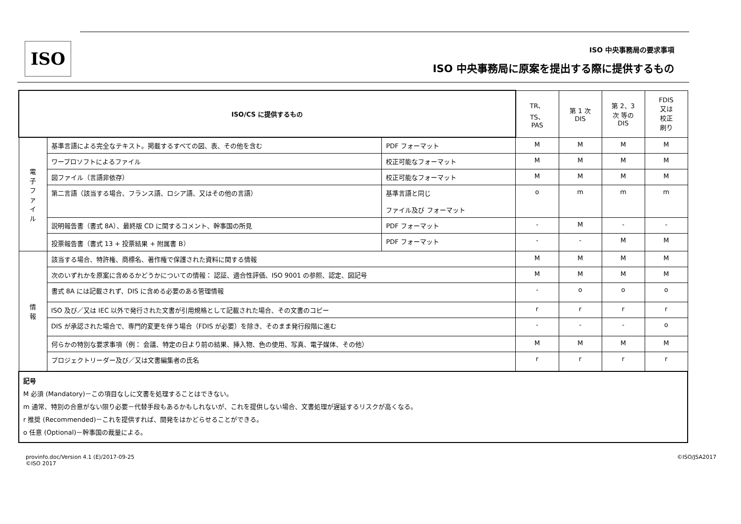ISO ISO 中央事務局の要求事項
ISO 中央事務局に原案を提出する際に提供するもの
| ISO/CS に提供するもの | | | TR、 TS、 PAS | 第 1 次 DIS | 第 2、3 次 等の DIS | FDIS 又は 校正 刷り |
| --- | --- | --- | --- | --- | --- | --- |
| 電 子 フ ァ イ ル | 基準言語による完全なテキスト。掲載するすべての図、表、その他を含む | PDF フォーマット | M | M | M | M |
| | ワープロソフトによるファイル | 校正可能なフォーマット | M | M | M | M |
| | 図ファイル（言語非依存） | 校正可能なフォーマット | M | M | M | M |
| | 第二言語（該当する場合、フランス語、ロシア語、又はその他の言語） | 基準言語と同じ ファイル及び フォーマット | o | m | m | m |
| | 説明報告書（書式 8A）、最終版 CD に関するコメント、幹事国の所見 | PDF フォーマット | - | M | - | - |
| | 投票報告書（書式 13 + 投票結果 + 附属書 B） | PDF フォーマット | - | - | M | M |
| 情 報 | 該当する場合、特許権、商標名、著作権で保護された資料に関する情報 | | M | M | M | M |
| | 次のいずれかを原案に含めるかどうかについての情報： 認証、適合性評価、ISO 9001 の参照、認定、図記号 | | M | M | M | M |
| | 書式 8A には記載されず、DIS に含める必要のある管理情報 | | - | o | o | o |
| | ISO 及び／又は IEC 以外で発行された文書が引用規格として記載された場合、その文書のコピー | | r | r | r | r |
| | DIS が承認された場合で、専門的変更を伴う場合（FDIS が必要）を除き、そのまま発行段階に進む | | - | - | - | o |
| | 何らかの特別な要求事項（例： 会議、特定の日より前の結果、挿入物、色の使用、写真、電子媒体、その他） | | M | M | M | M |
| | プロジェクトリーダー及び／又は文書編集者の氏名 | | r | r | r | r |
| 記号 M 必須 (Mandatory)－この項目なしに文書を処理することはできない。 m 通常、特別の合意がない限り必要－代替手段もあるかもしれないが、これを提供しない場合、文書処理が遅延するリスクが高くなる。 r 推奨 (Recommended)－これを提供すれば、開発をはかどらせることができる。 o 任意 (Optional)－幹事国の裁量による。 | | | | | | |
provinfo.doc/Version 4.1 (E)/2017-09-25
©ISO 2017
©ISO/JSA2017